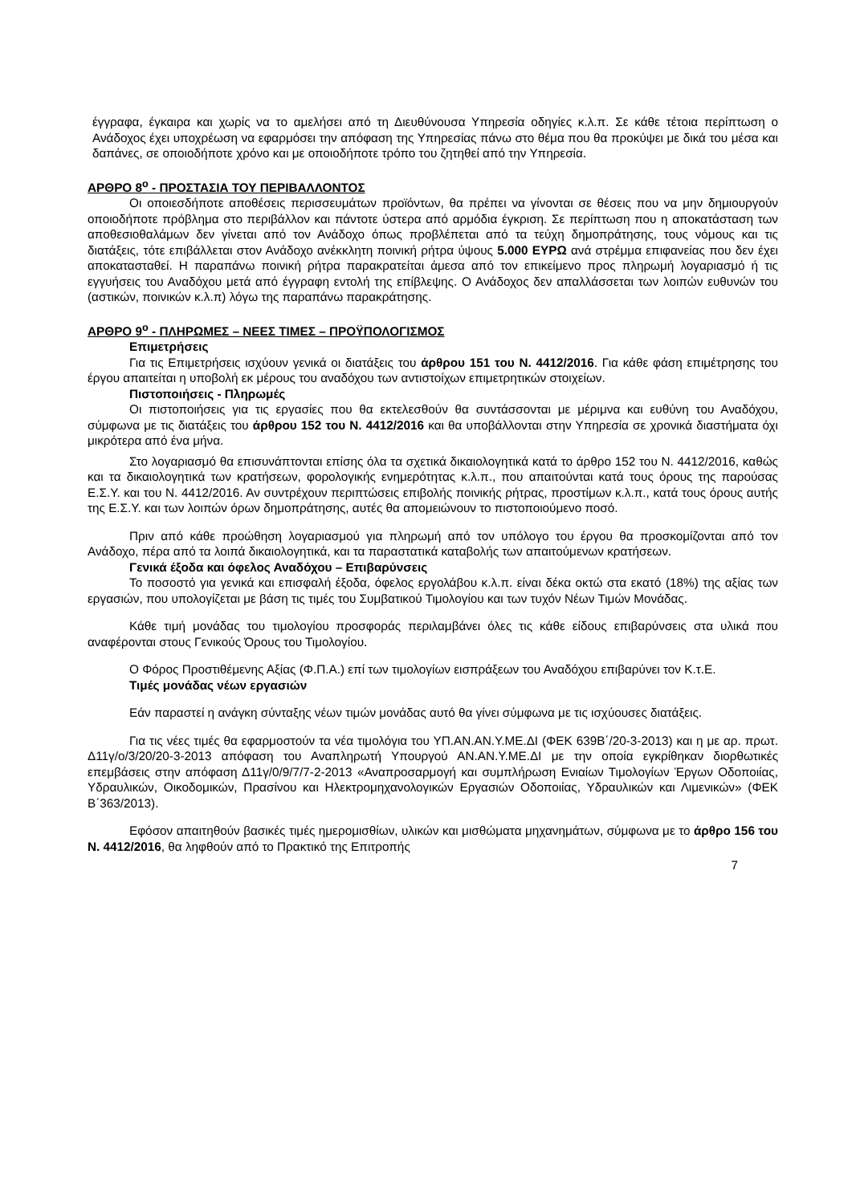έγγραφα, έγκαιρα και χωρίς να το αμελήσει από τη Διευθύνουσα Υπηρεσία οδηγίες κ.λ.π. Σε κάθε τέτοια περίπτωση ο Ανάδοχος έχει υποχρέωση να εφαρμόσει την απόφαση της Υπηρεσίας πάνω στο θέμα που θα προκύψει με δικά του μέσα και δαπάνες, σε οποιοδήποτε χρόνο και με οποιοδήποτε τρόπο του ζητηθεί από την Υπηρεσία.
ΑΡΘΡΟ 8<sup>ο</sup> - ΠΡΟΣΤΑΣΙΑ ΤΟΥ ΠΕΡΙΒΑΛΛΟΝΤΟΣ
Οι οποιεσδήποτε αποθέσεις περισσευμάτων προϊόντων, θα πρέπει να γίνονται σε θέσεις που να μην δημιουργούν οποιοδήποτε πρόβλημα στο περιβάλλον και πάντοτε ύστερα από αρμόδια έγκριση. Σε περίπτωση που η αποκατάσταση των αποθεσιοθαλάμων δεν γίνεται από τον Ανάδοχο όπως προβλέπεται από τα τεύχη δημοπράτησης, τους νόμους και τις διατάξεις, τότε επιβάλλεται στον Ανάδοχο ανέκκλητη ποινική ρήτρα ύψους 5.000 ΕΥΡΩ ανά στρέμμα επιφανείας που δεν έχει αποκατασταθεί. Η παραπάνω ποινική ρήτρα παρακρατείται άμεσα από τον επικείμενο προς πληρωμή λογαριασμό ή τις εγγυήσεις του Αναδόχου μετά από έγγραφη εντολή της επίβλεψης. Ο Ανάδοχος δεν απαλλάσσεται των λοιπών ευθυνών του (αστικών, ποινικών κ.λ.π) λόγω της παραπάνω παρακράτησης.
ΑΡΘΡΟ 9<sup>ο</sup> - ΠΛΗΡΩΜΕΣ – ΝΕΕΣ ΤΙΜΕΣ – ΠΡΟΫΠΟΛΟΓΙΣΜΟΣ
Επιμετρήσεις
Για τις Επιμετρήσεις ισχύουν γενικά οι διατάξεις του άρθρου 151 του Ν. 4412/2016. Για κάθε φάση επιμέτρησης του έργου απαιτείται η υποβολή εκ μέρους του αναδόχου των αντιστοίχων επιμετρητικών στοιχείων.
Πιστοποιήσεις - Πληρωμές
Οι πιστοποιήσεις για τις εργασίες που θα εκτελεσθούν θα συντάσσονται με μέριμνα και ευθύνη του Αναδόχου, σύμφωνα με τις διατάξεις του άρθρου 152 του Ν. 4412/2016 και θα υποβάλλονται στην Υπηρεσία σε χρονικά διαστήματα όχι μικρότερα από ένα μήνα.
Στο λογαριασμό θα επισυνάπτονται επίσης όλα τα σχετικά δικαιολογητικά κατά το άρθρο 152 του Ν. 4412/2016, καθώς και τα δικαιολογητικά των κρατήσεων, φορολογικής ενημερότητας κ.λ.π., που απαιτούνται κατά τους όρους της παρούσας Ε.Σ.Υ. και του Ν. 4412/2016. Αν συντρέχουν περιπτώσεις επιβολής ποινικής ρήτρας, προστίμων κ.λ.π., κατά τους όρους αυτής της Ε.Σ.Υ. και των λοιπών όρων δημοπράτησης, αυτές θα απομειώνουν το πιστοποιούμενο ποσό.
Πριν από κάθε προώθηση λογαριασμού για πληρωμή από τον υπόλογο του έργου θα προσκομίζονται από τον Ανάδοχο, πέρα από τα λοιπά δικαιολογητικά, και τα παραστατικά καταβολής των απαιτούμενων κρατήσεων.
Γενικά έξοδα και όφελος Αναδόχου – Επιβαρύνσεις
Το ποσοστό για γενικά και επισφαλή έξοδα, όφελος εργολάβου κ.λ.π. είναι δέκα οκτώ στα εκατό (18%) της αξίας των εργασιών, που υπολογίζεται με βάση τις τιμές του Συμβατικού Τιμολογίου και των τυχόν Νέων Τιμών Μονάδας.
Κάθε τιμή μονάδας του τιμολογίου προσφοράς περιλαμβάνει όλες τις κάθε είδους επιβαρύνσεις στα υλικά που αναφέρονται στους Γενικούς Όρους του Τιμολογίου.
Ο Φόρος Προστιθέμενης Αξίας (Φ.Π.Α.) επί των τιμολογίων εισπράξεων του Αναδόχου επιβαρύνει τον Κ.τ.Ε.
Τιμές μονάδας νέων εργασιών
Εάν παραστεί η ανάγκη σύνταξης νέων τιμών μονάδας αυτό θα γίνει σύμφωνα με τις ισχύουσες διατάξεις.
Για τις νέες τιμές θα εφαρμοστούν τα νέα τιμολόγια του ΥΠ.ΑΝ.ΑΝ.Υ.ΜΕ.ΔΙ (ΦΕΚ 639Β΄/20-3-2013) και η με αρ. πρωτ. Δ11γ/ο/3/20/20-3-2013 απόφαση του Αναπληρωτή Υπουργού ΑΝ.ΑΝ.Υ.ΜΕ.ΔΙ με την οποία εγκρίθηκαν διορθωτικές επεμβάσεις στην απόφαση Δ11γ/0/9/7/7-2-2013 «Αναπροσαρμογή και συμπλήρωση Ενιαίων Τιμολογίων Έργων Οδοποιίας, Υδραυλικών, Οικοδομικών, Πρασίνου και Ηλεκτρομηχανολογικών Εργασιών Οδοποιίας, Υδραυλικών και Λιμενικών» (ΦΕΚ Β΄363/2013).
Εφόσον απαιτηθούν βασικές τιμές ημερομισθίων, υλικών και μισθώματα μηχανημάτων, σύμφωνα με το άρθρο 156 του Ν. 4412/2016, θα ληφθούν από το Πρακτικό της Επιτροπής
7